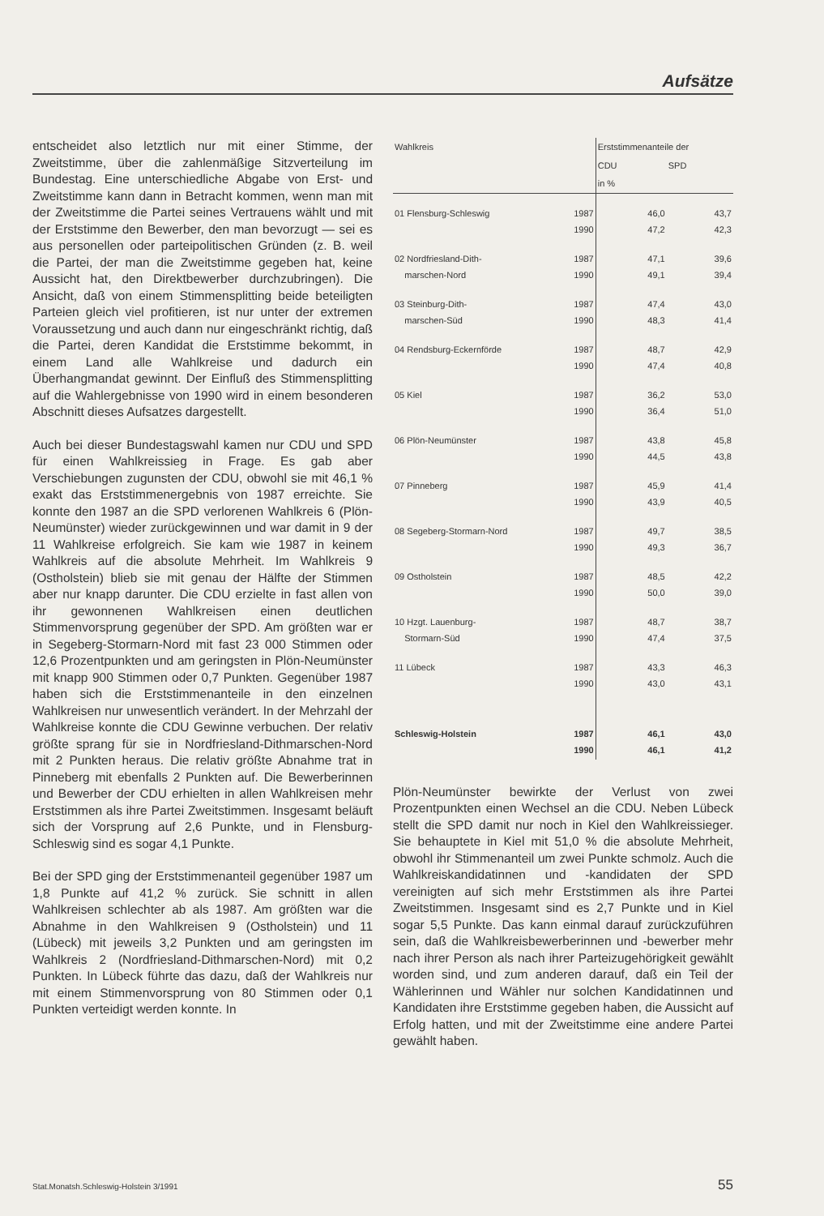Aufsätze
entscheidet also letztlich nur mit einer Stimme, der Zweitstimme, über die zahlenmäßige Sitzverteilung im Bundestag. Eine unterschiedliche Abgabe von Erst- und Zweitstimme kann dann in Betracht kommen, wenn man mit der Zweitstimme die Partei seines Vertrauens wählt und mit der Erststimme den Bewerber, den man bevorzugt — sei es aus personellen oder parteipolitischen Gründen (z. B. weil die Partei, der man die Zweitstimme gegeben hat, keine Aussicht hat, den Direktbewerber durchzubringen). Die Ansicht, daß von einem Stimmensplitting beide beteiligten Parteien gleich viel profitieren, ist nur unter der extremen Voraussetzung und auch dann nur eingeschränkt richtig, daß die Partei, deren Kandidat die Erststimme bekommt, in einem Land alle Wahlkreise und dadurch ein Überhangmandat gewinnt. Der Einfluß des Stimmensplitting auf die Wahlergebnisse von 1990 wird in einem besonderen Abschnitt dieses Aufsatzes dargestellt.
Auch bei dieser Bundestagswahl kamen nur CDU und SPD für einen Wahlkreissieg in Frage. Es gab aber Verschiebungen zugunsten der CDU, obwohl sie mit 46,1 % exakt das Erststimmenergebnis von 1987 erreichte. Sie konnte den 1987 an die SPD verlorenen Wahlkreis 6 (Plön-Neumünster) wieder zurückgewinnen und war damit in 9 der 11 Wahlkreise erfolgreich. Sie kam wie 1987 in keinem Wahlkreis auf die absolute Mehrheit. Im Wahlkreis 9 (Ostholstein) blieb sie mit genau der Hälfte der Stimmen aber nur knapp darunter. Die CDU erzielte in fast allen von ihr gewonnenen Wahlkreisen einen deutlichen Stimmenvorsprung gegenüber der SPD. Am größten war er in Segeberg-Stormarn-Nord mit fast 23 000 Stimmen oder 12,6 Prozentpunkten und am geringsten in Plön-Neumünster mit knapp 900 Stimmen oder 0,7 Punkten. Gegenüber 1987 haben sich die Erststimmenanteile in den einzelnen Wahlkreisen nur unwesentlich verändert. In der Mehrzahl der Wahlkreise konnte die CDU Gewinne verbuchen. Der relativ größte sprang für sie in Nordfriesland-Dithmarschen-Nord mit 2 Punkten heraus. Die relativ größte Abnahme trat in Pinneberg mit ebenfalls 2 Punkten auf. Die Bewerberinnen und Bewerber der CDU erhielten in allen Wahlkreisen mehr Erststimmen als ihre Partei Zweitstimmen. Insgesamt beläuft sich der Vorsprung auf 2,6 Punkte, und in Flensburg-Schleswig sind es sogar 4,1 Punkte.
Bei der SPD ging der Erststimmenanteil gegenüber 1987 um 1,8 Punkte auf 41,2 % zurück. Sie schnitt in allen Wahlkreisen schlechter ab als 1987. Am größten war die Abnahme in den Wahlkreisen 9 (Ostholstein) und 11 (Lübeck) mit jeweils 3,2 Punkten und am geringsten im Wahlkreis 2 (Nordfriesland-Dithmarschen-Nord) mit 0,2 Punkten. In Lübeck führte das dazu, daß der Wahlkreis nur mit einem Stimmenvorsprung von 80 Stimmen oder 0,1 Punkten verteidigt werden konnte. In
| Wahlkreis | | Erststimmenanteile der | |
| --- | --- | --- | --- |
| | | CDU | SPD |
| | | in % | |
| 01 Flensburg-Schleswig | 1987 1990 | 46,0 47,2 | 43,7 42,3 |
| 02 Nordfriesland-Dith- marschen-Nord | 1987 1990 | 47,1 49,1 | 39,6 39,4 |
| 03 Steinburg-Dith- marschen-Süd | 1987 1990 | 47,4 48,3 | 43,0 41,4 |
| 04 Rendsburg-Eckernförde | 1987 1990 | 48,7 47,4 | 42,9 40,8 |
| 05 Kiel | 1987 1990 | 36,2 36,4 | 53,0 51,0 |
| 06 Plön-Neumünster | 1987 1990 | 43,8 44,5 | 45,8 43,8 |
| 07 Pinneberg | 1987 1990 | 45,9 43,9 | 41,4 40,5 |
| 08 Segeberg-Stormarn-Nord | 1987 1990 | 49,7 49,3 | 38,5 36,7 |
| 09 Ostholstein | 1987 1990 | 48,5 50,0 | 42,2 39,0 |
| 10 Hzgt. Lauenburg- Stormarn-Süd | 1987 1990 | 48,7 47,4 | 38,7 37,5 |
| 11 Lübeck | 1987 1990 | 43,3 43,0 | 46,3 43,1 |
| Schleswig-Holstein | 1987 1990 | 46,1 46,1 | 43,0 41,2 |
Plön-Neumünster bewirkte der Verlust von zwei Prozentpunkten einen Wechsel an die CDU. Neben Lübeck stellt die SPD damit nur noch in Kiel den Wahlkreissieger. Sie behauptete in Kiel mit 51,0 % die absolute Mehrheit, obwohl ihr Stimmenanteil um zwei Punkte schmolz. Auch die Wahlkreiskandidatinnen und -kandidaten der SPD vereinigten auf sich mehr Erststimmen als ihre Partei Zweitstimmen. Insgesamt sind es 2,7 Punkte und in Kiel sogar 5,5 Punkte. Das kann einmal darauf zurückzuführen sein, daß die Wahlkreisbewerberinnen und -bewerber mehr nach ihrer Person als nach ihrer Parteizugehörigkeit gewählt worden sind, und zum anderen darauf, daß ein Teil der Wählerinnen und Wähler nur solchen Kandidatinnen und Kandidaten ihre Erststimme gegeben haben, die Aussicht auf Erfolg hatten, und mit der Zweitstimme eine andere Partei gewählt haben.
Stat.Monatsh.Schleswig-Holstein 3/1991 55